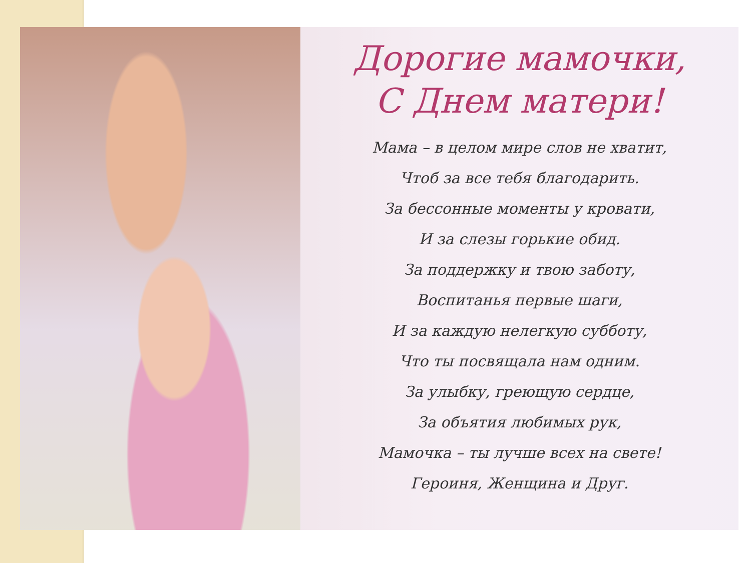Дорогие мамочки,
С Днем матери!
Мама – в целом мире слов не хватит,
Чтоб за все тебя благодарить.
За бессонные моменты у кровати,
И за слезы горькие обид.
За поддержку и твою заботу,
Воспитанья первые шаги,
И за каждую нелегкую субботу,
Что ты посвящала нам одним.
За улыбку, греющую сердце,
За объятия любимых рук,
Мамочка – ты лучше всех на свете!
Героиня, Женщина и Друг.